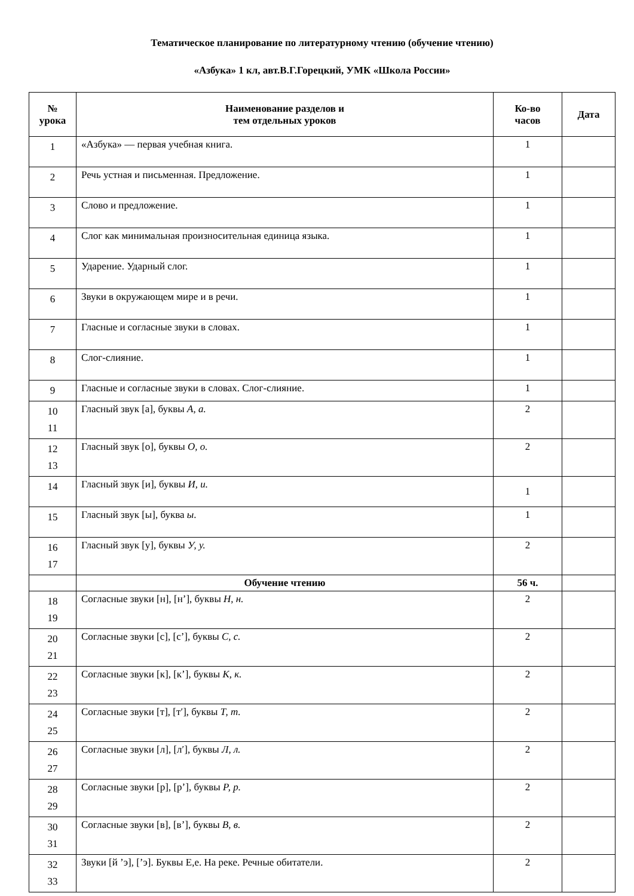Тематическое планирование по литературному чтению (обучение чтению)
«Азбука» 1 кл, авт.В.Г.Горецкий, УМК «Школа России»
| № урока | Наименование разделов и тем отдельных уроков | Ко-во часов | Дата |
| --- | --- | --- | --- |
| 1 | «Азбука» — первая учебная книга. | 1 | |
| 2 | Речь устная и письменная. Предложение. | 1 | |
| 3 | Слово и предложение. | 1 | |
| 4 | Слог как минимальная произносительная единица языка. | 1 | |
| 5 | Ударение. Ударный слог. | 1 | |
| 6 | Звуки в окружающем мире и в речи. | 1 | |
| 7 | Гласные и согласные звуки в словах. | 1 | |
| 8 | Слог-слияние. | 1 | |
| 9 | Гласные и согласные звуки в словах. Слог-слияние. | 1 | |
| 10 11 | Гласный звук [а], буквы А, а. | 2 | |
| 12 13 | Гласный звук [о], буквы О, о. | 2 | |
| 14 | Гласный звук [и], буквы И, и. | 1 | |
| 15 | Гласный звук [ы], буква ы . | 1 | |
| 16 17 | Гласный звук [у], буквы У, у. | 2 | |
| | Обучение чтению | 56 ч. | |
| 18 19 | Согласные звуки [н], [н’], буквы Н, н. | 2 | |
| 20 21 | Согласные звуки [с], [с’], буквы С, с. | 2 | |
| 22 23 | Согласные звуки [к], [к’], буквы К, к. | 2 | |
| 24 25 | Согласные звуки [т], [т′], буквы Т, т. | 2 | |
| 26 27 | Согласные звуки [л], [л′], буквы Л, л. | 2 | |
| 28 29 | Согласные звуки [р], [р’], буквы Р, р. | 2 | |
| 30 31 | Согласные звуки [в], [в’], буквы В, в. | 2 | |
| 32 33 | Звуки [й ’э], [’э]. Буквы Е,е. На реке. Речные обитатели. | 2 | |